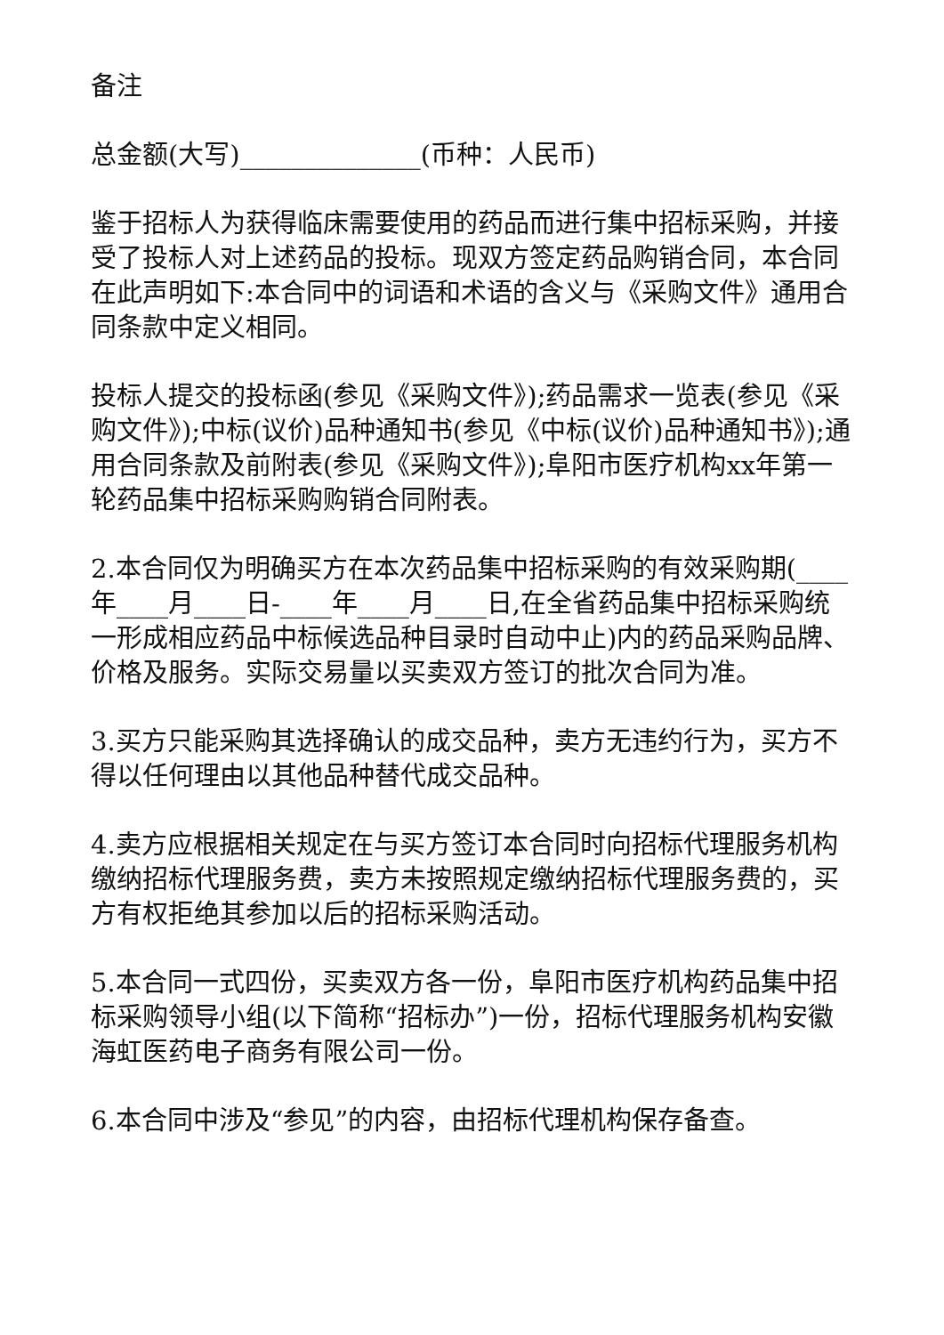备注
总金额(大写)______________(币种：人民币)
鉴于招标人为获得临床需要使用的药品而进行集中招标采购，并接受了投标人对上述药品的投标。现双方签定药品购销合同，本合同在此声明如下:本合同中的词语和术语的含义与《采购文件》通用合同条款中定义相同。
投标人提交的投标函(参见《采购文件》);药品需求一览表(参见《采购文件》);中标(议价)品种通知书(参见《中标(议价)品种通知书》);通用合同条款及前附表(参见《采购文件》);阜阳市医疗机构xx年第一轮药品集中招标采购购销合同附表。
2.本合同仅为明确买方在本次药品集中招标采购的有效采购期(____年____月____日-____年____月____日,在全省药品集中招标采购统一形成相应药品中标候选品种目录时自动中止)内的药品采购品牌、价格及服务。实际交易量以买卖双方签订的批次合同为准。
3.买方只能采购其选择确认的成交品种，卖方无违约行为，买方不得以任何理由以其他品种替代成交品种。
4.卖方应根据相关规定在与买方签订本合同时向招标代理服务机构缴纳招标代理服务费，卖方未按照规定缴纳招标代理服务费的，买方有权拒绝其参加以后的招标采购活动。
5.本合同一式四份，买卖双方各一份，阜阳市医疗机构药品集中招标采购领导小组(以下简称“招标办”)一份，招标代理服务机构安徽海虹医药电子商务有限公司一份。
6.本合同中涉及“参见”的内容，由招标代理机构保存备查。